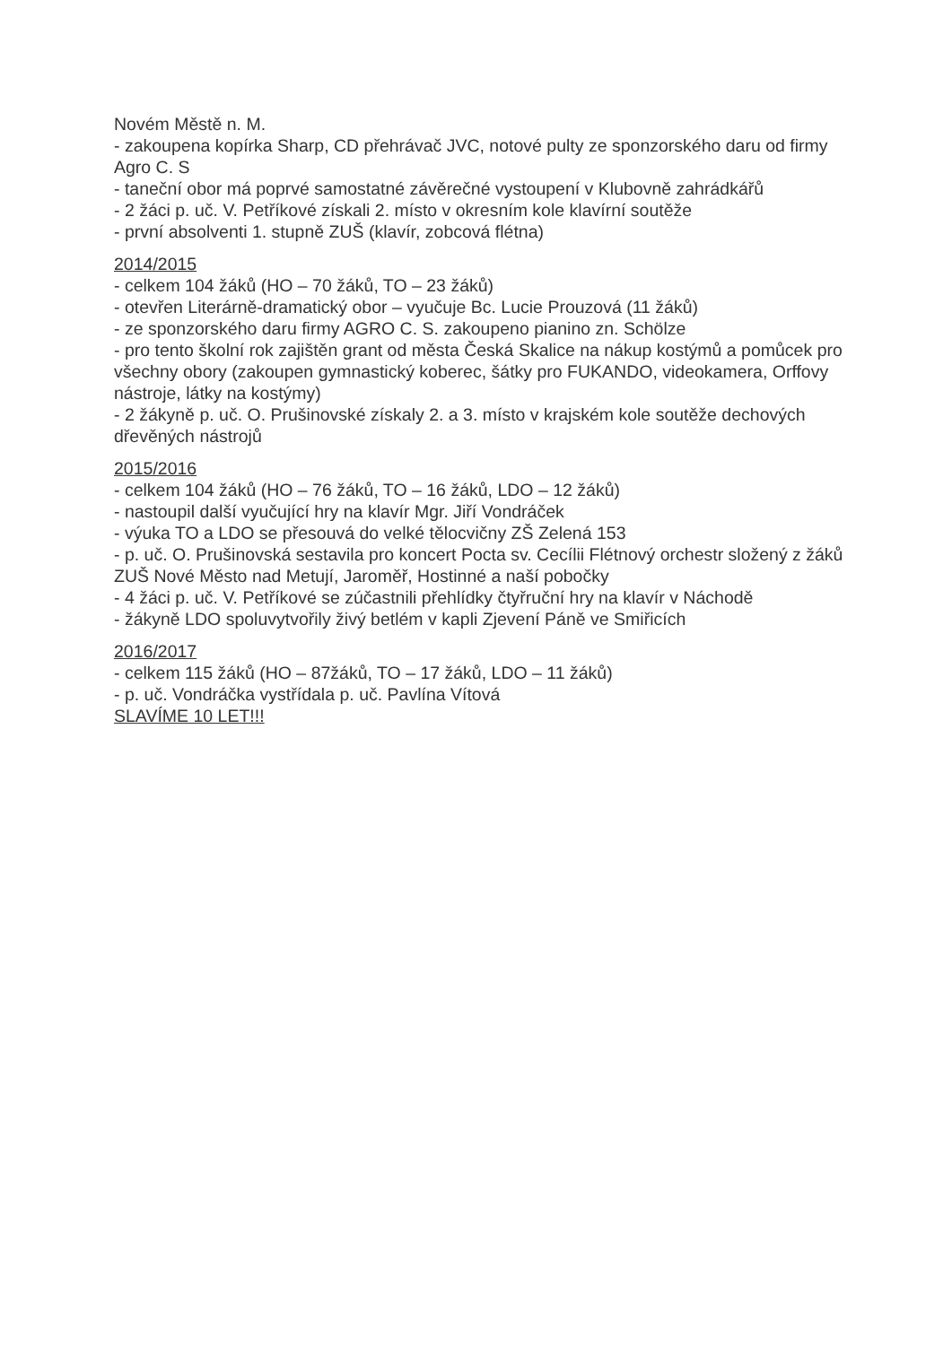Novém Městě n. M.
- zakoupena kopírka Sharp, CD přehrávač JVC, notové pulty ze sponzorského daru od firmy Agro C. S
- taneční obor má poprvé samostatné závěrečné vystoupení v Klubovně zahrádkářů
- 2 žáci p. uč. V. Petříkové získali 2. místo v okresním kole klavírní soutěže
- první absolventi 1. stupně ZUŠ (klavír, zobcová flétna)
2014/2015
- celkem 104 žáků (HO – 70 žáků, TO – 23 žáků)
- otevřen Literárně-dramatický obor – vyučuje Bc. Lucie Prouzová (11 žáků)
- ze sponzorského daru firmy AGRO C. S. zakoupeno pianino zn. Schölze
- pro tento školní rok zajištěn grant od města Česká Skalice na nákup kostýmů a pomůcek pro všechny obory (zakoupen gymnastický koberec, šátky pro FUKANDO, videokamera, Orffovy nástroje, látky na kostýmy)
- 2 žákyně p. uč. O. Prušinovské získaly 2. a 3. místo v krajském kole soutěže dechových dřevěných nástrojů
2015/2016
- celkem 104 žáků (HO – 76 žáků, TO – 16 žáků, LDO – 12 žáků)
- nastoupil další vyučující hry na klavír Mgr. Jiří Vondráček
- výuka TO a LDO se přesouvá do velké tělocvičny ZŠ Zelená 153
- p. uč. O. Prušinovská sestavila pro koncert Pocta sv. Cecílii Flétnový orchestr složený z žáků ZUŠ Nové Město nad Metují, Jaroměř, Hostinné a naší pobočky
- 4 žáci p. uč. V. Petříkové se zúčastnili přehlídky čtyřruční hry na klavír v Náchodě
- žákyně LDO spoluvytvořily živý betlém v kapli Zjevení Páně ve Smiřicích
2016/2017
- celkem 115 žáků (HO – 87žáků, TO – 17 žáků, LDO – 11 žáků)
- p. uč. Vondráčka vystřídala p. uč. Pavlína Vítová
SLAVÍME 10 LET!!!